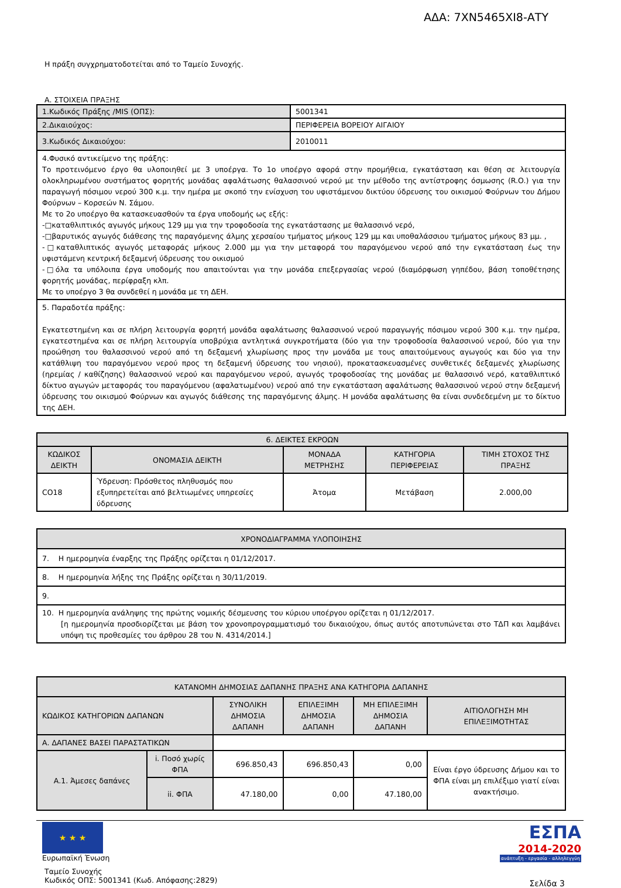ΑΔΑ: 7ΧΝ5465ΧΙ8-ΑΤΥ
Η πράξη συγχρηματοδοτείται από το Ταμείο Συνοχής.
Α. ΣΤΟΙΧΕΙΑ ΠΡΑΞΗΣ
| 1.Κωδικός Πράξης /MIS (ΟΠΣ): | 5001341 |
| 2.Δικαιούχος: | ΠΕΡΙΦΕΡΕΙΑ ΒΟΡΕΙΟΥ ΑΙΓΑΙΟΥ |
| 3.Κωδικός Δικαιούχου: | 2010011 |
| 4.Φυσικό αντικείμενο της πράξης: Το προτεινόμενο έργο θα υλοποιηθεί με 3 υποέργα. Το 1ο υποέργο αφορά στην προμήθεια, εγκατάσταση και θέση σε λειτουργία ολοκληρωμένου συστήματος φορητής μονάδας αφαλάτωσης θαλασσινού νερού με την μέθοδο της αντίστροφης όσμωσης (R.O.) για την παραγωγή πόσιμου νερού 300 κ.μ. την ημέρα με σκοπό την ενίσχυση του υφιστάμενου δικτύου ύδρευσης του οικισμού Φούρνων του Δήμου Φούρνων – Κορσεών Ν. Σάμου. Με το 2ο υποέργο θα κατασκευασθούν τα έργα υποδομής ως εξής: -□καταθλιπτικός αγωγός μήκους 129 μμ για την τροφοδοσία της εγκατάστασης με θαλασσινό νερό, -□βαρυτικός αγωγός διάθεσης της παραγόμενης άλμης χερσαίου τμήματος μήκους 129 μμ και υποθαλάσσιου τμήματος μήκους 83 μμ. , -□καταθλιπτικός αγωγός μεταφοράς μήκους 2.000 μμ για την μεταφορά του παραγόμενου νερού από την εγκατάσταση έως την υφιστάμενη κεντρική δεξαμενή ύδρευσης του οικισμού -□όλα τα υπόλοιπα έργα υποδομής που απαιτούνται για την μονάδα επεξεργασίας νερού (διαμόρφωση γηπέδου, βάση τοποθέτησης φορητής μονάδας, περίφραξη κλπ. Με το υποέργο 3 θα συνδεθεί η μονάδα με τη ΔΕΗ. | |
| 5. Παραδοτέα πράξης: Εγκατεστημένη και σε πλήρη λειτουργία φορητή μονάδα αφαλάτωσης θαλασσινού νερού παραγωγής πόσιμου νερού 300 κ.μ. την ημέρα, εγκατεστημένα και σε πλήρη λειτουργία υποβρύχια αντλητικά συγκροτήματα (δύο για την τροφοδοσία θαλασσινού νερού, δύο για την προώθηση του θαλασσινού νερού από τη δεξαμενή χλωρίωσης προς την μονάδα με τους απαιτούμενους αγωγούς και δύο για την κατάθλιψη του παραγόμενου νερού προς τη δεξαμενή ύδρευσης του νησιού), προκατασκευασμένες συνθετικές δεξαμενές χλωρίωσης (ηρεμίας / καθίζησης) θαλασσινού νερού και παραγόμενου νερού, αγωγός τροφοδοσίας της μονάδας με θαλασσινό νερό, καταθλιπτικό δίκτυο αγωγών μεταφοράς του παραγόμενου (αφαλατωμένου) νερού από την εγκατάσταση αφαλάτωσης θαλασσινού νερού στην δεξαμενή ύδρευσης του οικισμού Φούρνων και αγωγός διάθεσης της παραγόμενης άλμης. Η μονάδα αφαλάτωσης θα είναι συνδεδεμένη με το δίκτυο της ΔΕΗ. | |
| 6. ΔΕΙΚΤΕΣ ΕΚΡΟΩΝ | | | | |
| --- | --- | --- | --- | --- |
| ΚΩΔΙΚΟΣ ΔΕΙΚΤΗ | ΟΝΟΜΑΣΙΑ ΔΕΙΚΤΗ | ΜΟΝΑΔΑ ΜΕΤΡΗΣΗΣ | ΚΑΤΗΓΟΡΙΑ ΠΕΡΙΦΕΡΕΙΑΣ | ΤΙΜΗ ΣΤΟΧΟΣ ΤΗΣ ΠΡΑΞΗΣ |
| CO18 | Ύδρευση: Πρόσθετος πληθυσμός που εξυπηρετείται από βελτιωμένες υπηρεσίες ύδρευσης | Άτομα | Μετάβαση | 2.000,00 |
| ΧΡΟΝΟΔΙΑΓΡΑΜΜΑ ΥΛΟΠΟΙΗΣΗΣ |
| --- |
| 7. Η ημερομηνία έναρξης της Πράξης ορίζεται η 01/12/2017. |
| 8. Η ημερομηνία λήξης της Πράξης ορίζεται η 30/11/2019. |
| 9. |
| 10. Η ημερομηνία ανάληψης της πρώτης νομικής δέσμευσης του κύριου υποέργου ορίζεται η 01/12/2017. [η ημερομηνία προσδιορίζεται με βάση τον χρονοπρογραμματισμό του δικαιούχου, όπως αυτός αποτυπώνεται στο ΤΔΠ και λαμβάνει υπόψη τις προθεσμίες του άρθρου 28 του Ν. 4314/2014.] |
| ΚΑΤΑΝΟΜΗ ΔΗΜΟΣΙΑΣ ΔΑΠΑΝΗΣ ΠΡΑΞΗΣ ΑΝΑ ΚΑΤΗΓΟΡΙΑ ΔΑΠΑΝΗΣ | | | | | |
| --- | --- | --- | --- | --- | --- |
| ΚΩΔΙΚΟΣ ΚΑΤΗΓΟΡΙΩΝ ΔΑΠΑΝΩΝ | | ΣΥΝΟΛΙΚΗ ΔΗΜΟΣΙΑ ΔΑΠΑΝΗ | ΕΠΙΛΕΞΙΜΗ ΔΗΜΟΣΙΑ ΔΑΠΑΝΗ | ΜΗ ΕΠΙΛΕΞΙΜΗ ΔΗΜΟΣΙΑ ΔΑΠΑΝΗ | ΑΙΤΙΟΛΟΓΗΣΗ ΜΗ ΕΠΙΛΕΞΙΜΟΤΗΤΑΣ |
| Α. ΔΑΠΑΝΕΣ ΒΑΣΕΙ ΠΑΡΑΣΤΑΤΙΚΩΝ | | | | | |
| Α.1. Άμεσες δαπάνες | i. Ποσό χωρίς ΦΠΑ | 696.850,43 | 696.850,43 | 0,00 | Είναι έργο ύδρευσης Δήμου και το ΦΠΑ είναι μη επιλέξιμο γιατί είναι ανακτήσιμο. |
| | ii. ΦΠΑ | 47.180,00 | 0,00 | 47.180,00 | |
★ ★ ★
Ευρωπαϊκή Ένωση
Ταμείο Συνοχής
Κωδικός ΟΠΣ: 5001341 (Κωδ. Απόφασης:2829)
ΕΣΠΑ
2014-2020
ανάπτυξη - εργασία - αλληλεγγύη
Σελίδα 3